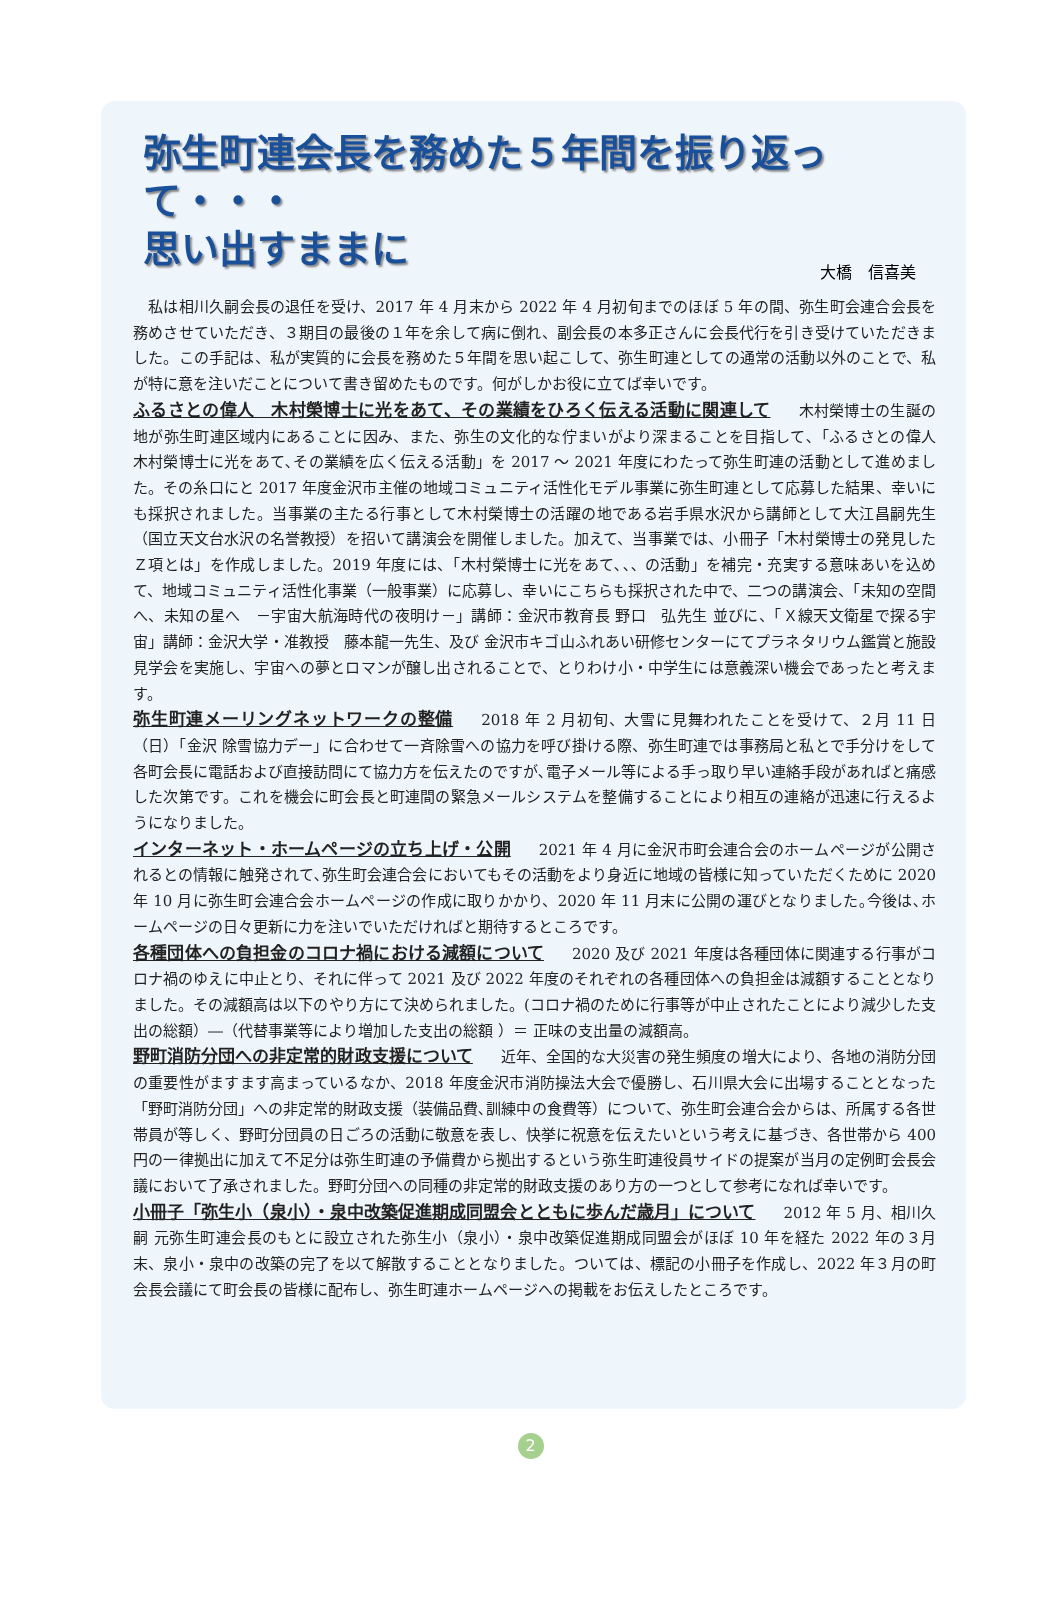弥生町連会長を務めた５年間を振り返って・・・
思い出すままに
大橋　信喜美
　私は相川久嗣会長の退任を受け、2017 年 4 月末から 2022 年 4 月初旬までのほぼ 5 年の間、弥生町会連合会長を務めさせていただき、３期目の最後の１年を余して病に倒れ、副会長の本多正さんに会長代行を引き受けていただきました。この手記は、私が実質的に会長を務めた５年間を思い起こして、弥生町連としての通常の活動以外のことで、私が特に意を注いだことについて書き留めたものです。何がしかお役に立てば幸いです。
ふるさとの偉人　木村榮博士に光をあて、その業績をひろく伝える活動に関連して 木村榮博士の生誕の地が弥生町連区域内にあることに因み、また、弥生の文化的な佇まいがより深まることを目指して､「ふるさとの偉人 木村榮博士に光をあて､その業績を広く伝える活動」を 2017 ～ 2021 年度にわたって弥生町連の活動として進めました。その糸口にと 2017 年度金沢市主催の地域コミュニティ活性化モデル事業に弥生町連として応募した結果、幸いにも採択されました。当事業の主たる行事として木村榮博士の活躍の地である岩手県水沢から講師として大江昌嗣先生（国立天文台水沢の名誉教授）を招いて講演会を開催しました。加えて、当事業では、小冊子「木村榮博士の発見したＺ項とは」を作成しました。2019 年度には、「木村榮博士に光をあて､､､ の活動」を補完・充実する意味あいを込めて、地域コミュニティ活性化事業（一般事業）に応募し、幸いにこちらも採択された中で、二つの講演会、「未知の空間へ、未知の星へ　－宇宙大航海時代の夜明け－」講師：金沢市教育長 野口　弘先生 並びに、「Ｘ線天文衛星で探る宇宙」講師：金沢大学・准教授　藤本龍一先生、及び 金沢市キゴ山ふれあい研修センターにてプラネタリウム鑑賞と施設見学会を実施し、宇宙への夢とロマンが醸し出されることで、とりわけ小・中学生には意義深い機会であったと考えます。
弥生町連メーリングネットワークの整備 2018 年 2 月初旬、大雪に見舞われたことを受けて、２月 11 日（日）「金沢 除雪協力デー」に合わせて一斉除雪への協力を呼び掛ける際、弥生町連では事務局と私とで手分けをして各町会長に電話および直接訪問にて協力方を伝えたのですが､電子メール等による手っ取り早い連絡手段があればと痛感した次第です。これを機会に町会長と町連間の緊急メールシステムを整備することにより相互の連絡が迅速に行えるようになりました。
インターネット・ホームページの立ち上げ・公開 2021 年 4 月に金沢市町会連合会のホームページが公開されるとの情報に触発されて､弥生町会連合会においてもその活動をより身近に地域の皆様に知っていただくために 2020 年 10 月に弥生町会連合会ホームページの作成に取りかかり、2020 年 11 月末に公開の運びとなりました｡今後は､ホームページの日々更新に力を注いでいただければと期待するところです。
各種団体への負担金のコロナ禍における減額について 2020 及び 2021 年度は各種団体に関連する行事がコロナ禍のゆえに中止とり、それに伴って 2021 及び 2022 年度のそれぞれの各種団体への負担金は減額することとなりました。その減額高は以下のやり方にて決められました。(コロナ禍のために行事等が中止されたことにより減少した支出の総額）―（代替事業等により増加した支出の総額 ）＝ 正味の支出量の減額高。
野町消防分団への非定常的財政支援について 近年、全国的な大災害の発生頻度の増大により、各地の消防分団の重要性がますます高まっているなか、2018 年度金沢市消防操法大会で優勝し、石川県大会に出場することとなった「野町消防分団」への非定常的財政支援（装備品費､訓練中の食費等）について、弥生町会連合会からは、所属する各世帯員が等しく、野町分団員の日ごろの活動に敬意を表し、快挙に祝意を伝えたいという考えに基づき、各世帯から 400 円の一律拠出に加えて不足分は弥生町連の予備費から拠出するという弥生町連役員サイドの提案が当月の定例町会長会議において了承されました。野町分団への同種の非定常的財政支援のあり方の一つとして参考になれば幸いです。
小冊子「弥生小（泉小）・泉中改築促進期成同盟会とともに歩んだ歳月」について 2012 年 5 月、相川久嗣 元弥生町連会長のもとに設立された弥生小（泉小）・泉中改築促進期成同盟会がほぼ 10 年を経た 2022 年の３月末、泉小・泉中の改築の完了を以て解散することとなりました。ついては、標記の小冊子を作成し、2022 年３月の町会長会議にて町会長の皆様に配布し、弥生町連ホームページへの掲載をお伝えしたところです。
2